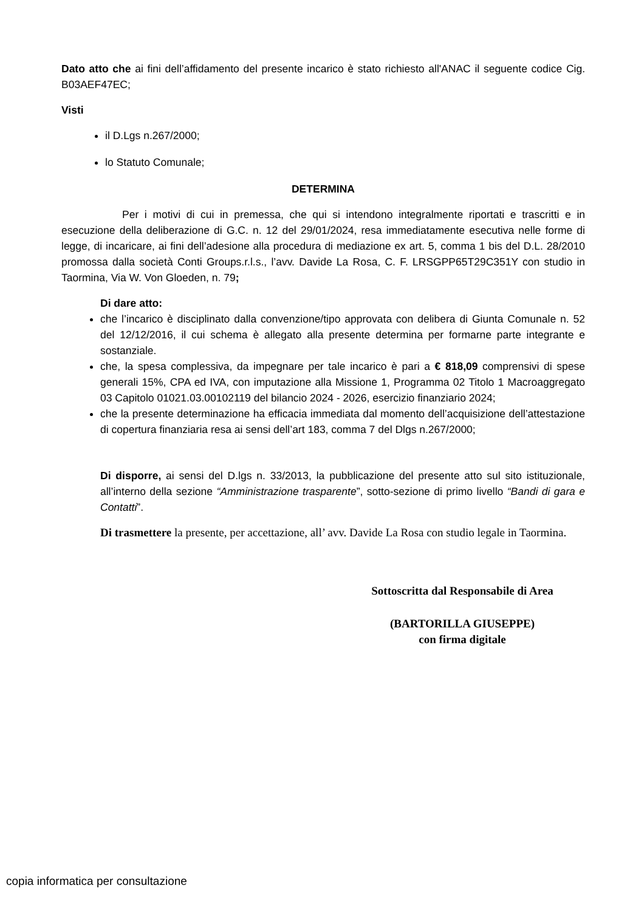Dato atto che ai fini dell’affidamento del presente incarico è stato richiesto all'ANAC il seguente codice Cig. B03AEF47EC;
Visti
il D.Lgs n.267/2000;
lo Statuto Comunale;
DETERMINA
Per i motivi di cui in premessa, che qui si intendono integralmente riportati e trascritti e in esecuzione della deliberazione di G.C. n. 12 del 29/01/2024, resa immediatamente esecutiva nelle forme di legge, di incaricare, ai fini dell’adesione alla procedura di mediazione ex art. 5, comma 1 bis del D.L. 28/2010 promossa dalla società Conti Groups.r.l.s., l’avv. Davide La Rosa, C. F. LRSGPP65T29C351Y con studio in Taormina, Via W. Von Gloeden, n. 79;
Di dare atto:
che l’incarico è disciplinato dalla convenzione/tipo approvata con delibera di Giunta Comunale n. 52 del 12/12/2016, il cui schema è allegato alla presente determina per formarne parte integrante e sostanziale.
che, la spesa complessiva, da impegnare per tale incarico è pari a € 818,09 comprensivi di spese generali 15%, CPA ed IVA, con imputazione alla Missione 1, Programma 02 Titolo 1 Macroaggregato 03 Capitolo 01021.03.00102119 del bilancio 2024 - 2026, esercizio finanziario 2024;
che la presente determinazione ha efficacia immediata dal momento dell’acquisizione dell’attestazione di copertura finanziaria resa ai sensi dell’art 183, comma 7 del Dlgs n.267/2000;
Di disporre, ai sensi del D.lgs n. 33/2013, la pubblicazione del presente atto sul sito istituzionale, all’interno della sezione “Amministrazione trasparente”, sotto-sezione di primo livello “Bandi di gara e Contatti”.
Di trasmettere la presente, per accettazione, all’ avv. Davide La Rosa con studio legale in Taormina.
Sottoscritta dal Responsabile di Area
(BARTORILLA GIUSEPPE)
con firma digitale
copia informatica per consultazione